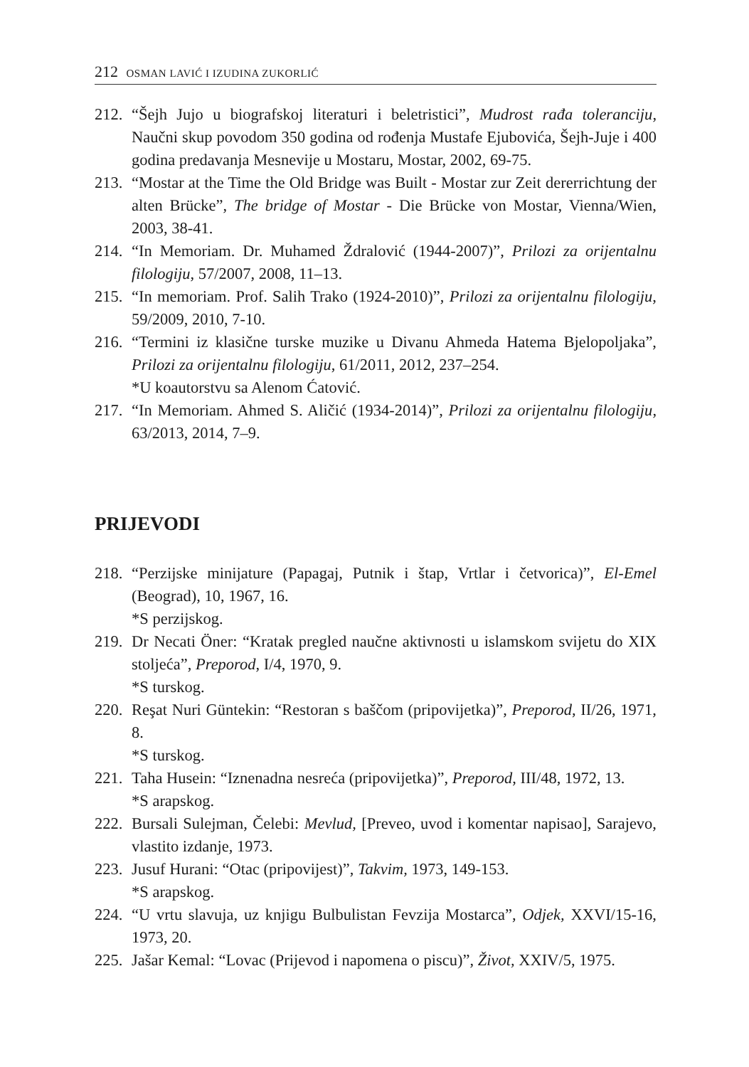212 OSMAN LAVIĆ I IZUDINA ZUKORLIĆ
212. “Šejh Jujo u biografskoj literaturi i beletristici”, Mudrost rađa toleranciju, Naučni skup povodom 350 godina od rođenja Mustafe Ejubovića, Šejh-Juje i 400 godina predavanja Mesnevije u Mostaru, Mostar, 2002, 69-75.
213. “Mostar at the Time the Old Bridge was Built - Mostar zur Zeit dererrichtung der alten Brücke”, The bridge of Mostar - Die Brücke von Mostar, Vienna/Wien, 2003, 38-41.
214. “In Memoriam. Dr. Muhamed Ždralović (1944-2007)”, Prilozi za orijentalnu filologiju, 57/2007, 2008, 11–13.
215. “In memoriam. Prof. Salih Trako (1924-2010)”, Prilozi za orijentalnu filologiju, 59/2009, 2010, 7-10.
216. “Termini iz klasične turske muzike u Divanu Ahmeda Hatema Bjelopoljaka”, Prilozi za orijentalnu filologiju, 61/2011, 2012, 237–254.
*U koautorstvu sa Alenom Ćatović.
217. “In Memoriam. Ahmed S. Aličić (1934-2014)”, Prilozi za orijentalnu filologiju, 63/2013, 2014, 7–9.
PRIJEVODI
218. “Perzijske minijature (Papagaj, Putnik i štap, Vrtlar i četvorica)”, El-Emel (Beograd), 10, 1967, 16.
*S perzijskog.
219. Dr Necati Öner: “Kratak pregled naučne aktivnosti u islamskom svijetu do XIX stoljeća”, Preporod, I/4, 1970, 9.
*S turskog.
220. Reşat Nuri Güntekin: “Restoran s baščom (pripovijetka)”, Preporod, II/26, 1971, 8.
*S turskog.
221. Taha Husein: “Iznenadna nesreća (pripovijetka)”, Preporod, III/48, 1972, 13.
*S arapskog.
222. Bursali Sulejman, Čelebi: Mevlud, [Preveo, uvod i komentar napisao], Sarajevo, vlastito izdanje, 1973.
223. Jusuf Hurani: “Otac (pripovijest)”, Takvim, 1973, 149-153.
*S arapskog.
224. “U vrtu slavuja, uz knjigu Bulbulistan Fevzija Mostarca”, Odjek, XXVI/15-16, 1973, 20.
225. Jašar Kemal: “Lovac (Prijevod i napomena o piscu)”, Život, XXIV/5, 1975.